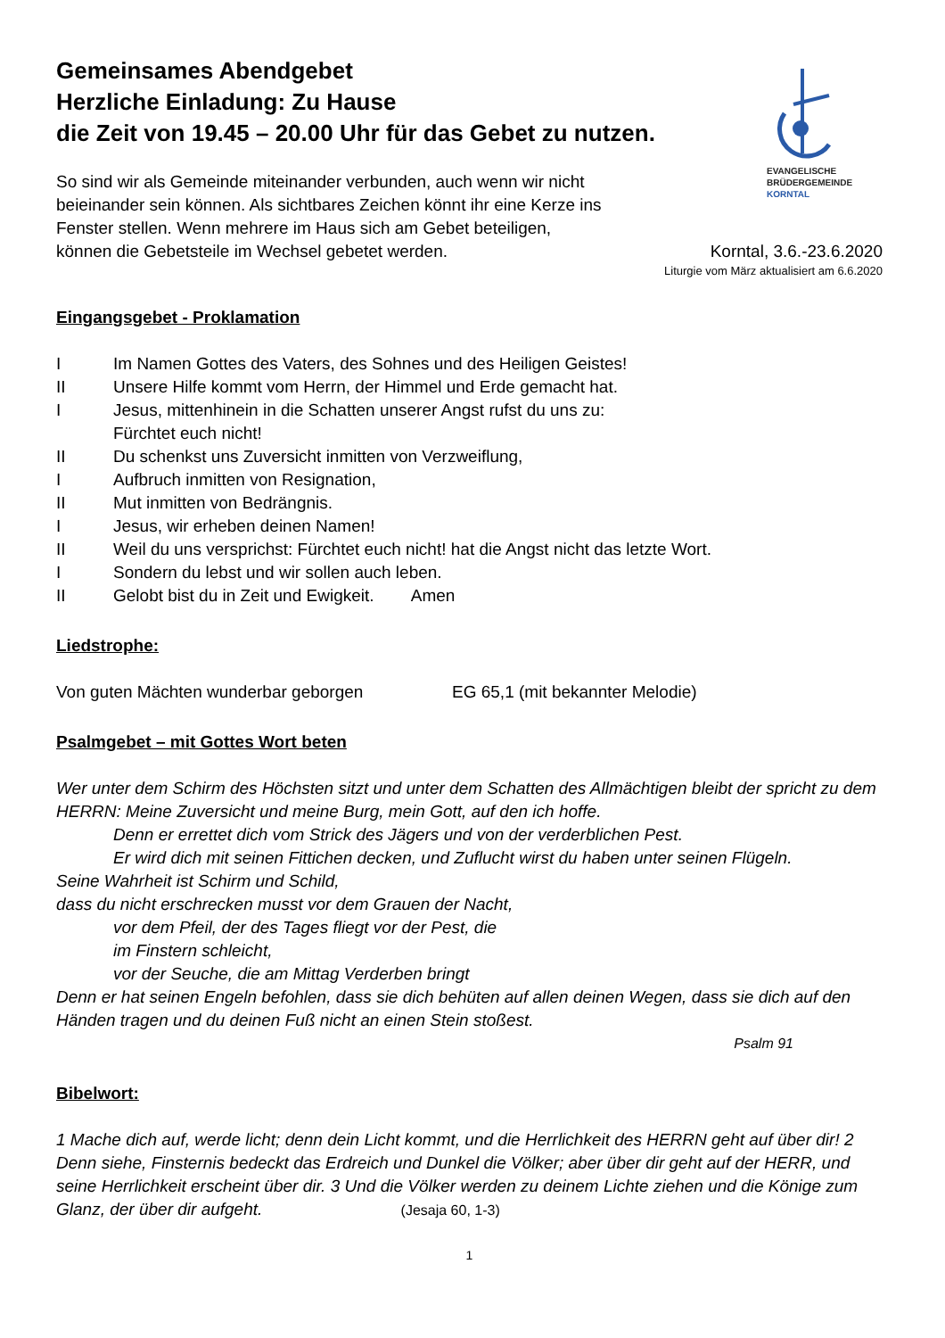Gemeinsames Abendgebet
Herzliche Einladung: Zu Hause
die Zeit von 19.45 – 20.00 Uhr für das Gebet zu nutzen.
So sind wir als Gemeinde miteinander verbunden, auch wenn wir nicht
beieinander sein können. Als sichtbares Zeichen könnt ihr eine Kerze ins
Fenster stellen. Wenn mehrere im Haus sich am Gebet beteiligen,
EVANGELISCHE
BRÜDERGEMEINDE
KORNTAL
können die Gebetsteile im Wechsel gebetet werden. Korntal, 3.6.-23.6.2020
Liturgie vom März aktualisiert am 6.6.2020
Eingangsgebet - Proklamation
I Im Namen Gottes des Vaters, des Sohnes und des Heiligen Geistes!
II Unsere Hilfe kommt vom Herrn, der Himmel und Erde gemacht hat.
I Jesus, mittenhinein in die Schatten unserer Angst rufst du uns zu:
Fürchtet euch nicht!
II Du schenkst uns Zuversicht inmitten von Verzweiflung,
I Aufbruch inmitten von Resignation,
II Mut inmitten von Bedrängnis.
I Jesus, wir erheben deinen Namen!
II Weil du uns versprichst: Fürchtet euch nicht! hat die Angst nicht das letzte Wort.
I Sondern du lebst und wir sollen auch leben.
II Gelobt bist du in Zeit und Ewigkeit. Amen
Liedstrophe:
Von guten Mächten wunderbar geborgen EG 65,1 (mit bekannter Melodie)
Psalmgebet – mit Gottes Wort beten
Wer unter dem Schirm des Höchsten sitzt und unter dem Schatten des Allmächtigen bleibt der spricht zu dem HERRN: Meine Zuversicht und meine Burg, mein Gott, auf den ich hoffe.
Denn er errettet dich vom Strick des Jägers und von der verderblichen Pest.
Er wird dich mit seinen Fittichen decken, und Zuflucht wirst du haben unter seinen Flügeln.
Seine Wahrheit ist Schirm und Schild,
dass du nicht erschrecken musst vor dem Grauen der Nacht,
vor dem Pfeil, der des Tages fliegt vor der Pest, die
im Finstern schleicht,
vor der Seuche, die am Mittag Verderben bringt
Denn er hat seinen Engeln befohlen, dass sie dich behüten auf allen deinen Wegen, dass sie dich auf den Händen tragen und du deinen Fuß nicht an einen Stein stoßest.
Psalm 91
Bibelwort:
1 Mache dich auf, werde licht; denn dein Licht kommt, und die Herrlichkeit des HERRN geht auf über dir! 2 Denn siehe, Finsternis bedeckt das Erdreich und Dunkel die Völker; aber über dir geht auf der HERR, und seine Herrlichkeit erscheint über dir. 3 Und die Völker werden zu deinem Lichte ziehen und die Könige zum Glanz, der über dir aufgeht. (Jesaja 60, 1-3)
1